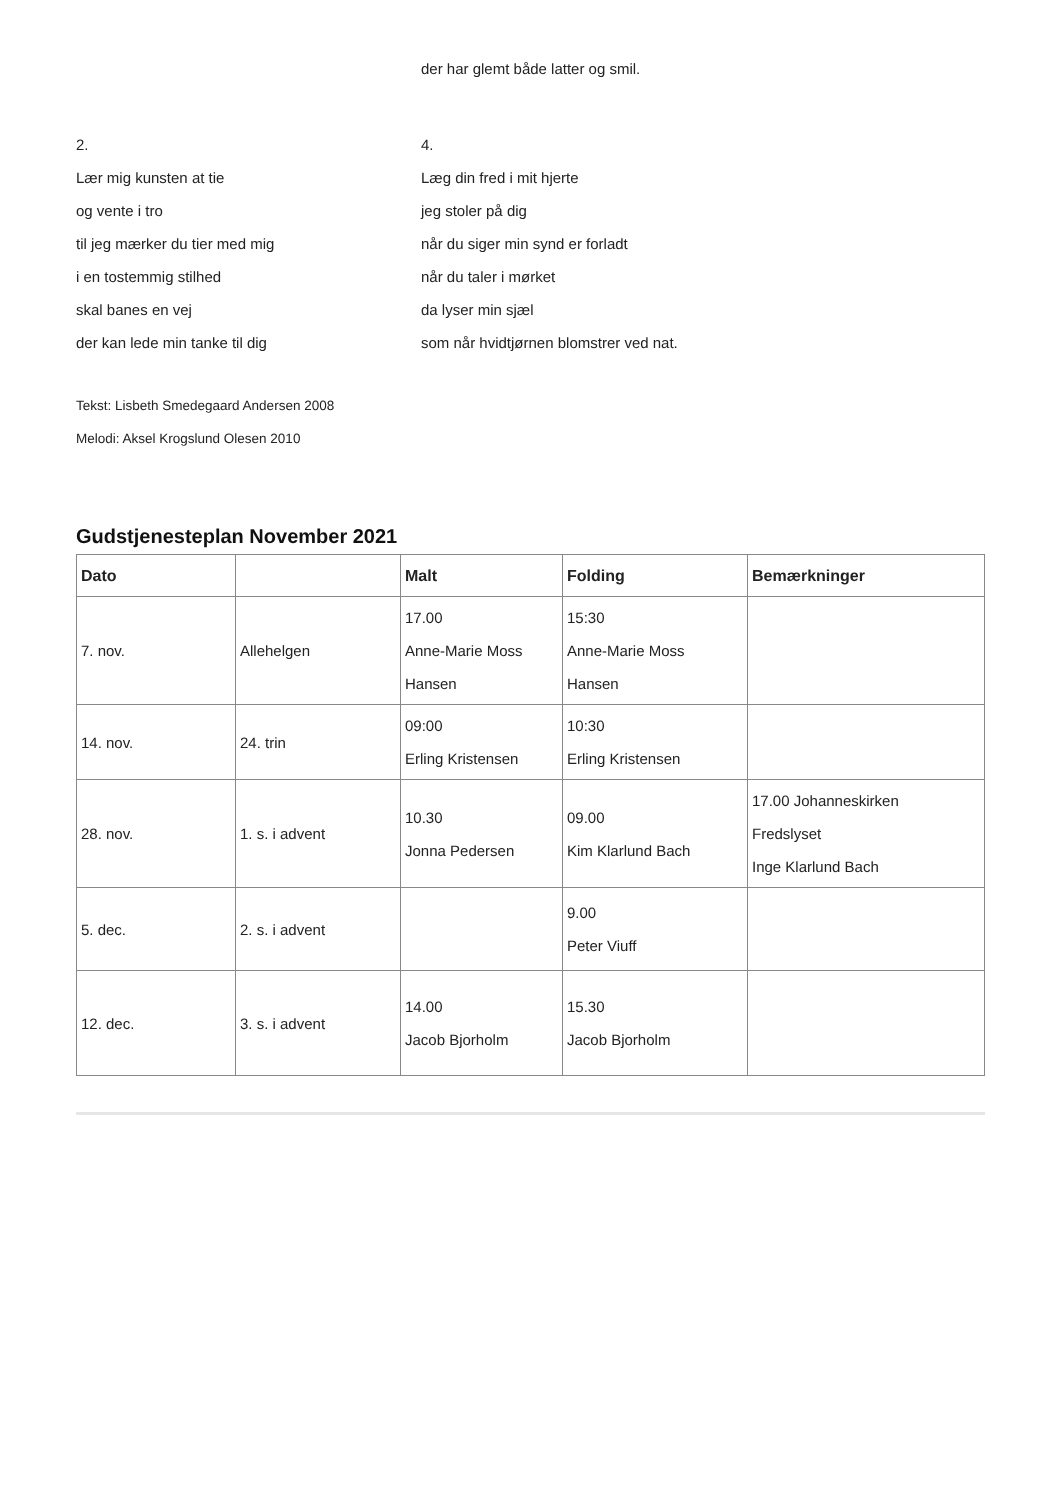der har glemt både latter og smil.
2.
Lær mig kunsten at tie
og vente i tro
til jeg mærker du tier med mig
i en tostemmig stilhed
skal banes en vej
der kan lede min tanke til dig
4.
Læg din fred i mit hjerte
jeg stoler på dig
når du siger min synd er forladt
når du taler i mørket
da lyser min sjæl
som når hvidtjørnen blomstrer ved nat.
Tekst: Lisbeth Smedegaard Andersen 2008
Melodi: Aksel Krogslund Olesen 2010
Gudstjenesteplan November 2021
| Dato | | Malt | Folding | Bemærkninger |
| --- | --- | --- | --- | --- |
| 7. nov. | Allehelgen | 17.00 Anne-Marie Moss Hansen | 15:30 Anne-Marie Moss Hansen | |
| 14. nov. | 24. trin | 09:00 Erling Kristensen | 10:30 Erling Kristensen | |
| 28. nov. | 1. s. i advent | 10.30 Jonna Pedersen | 09.00 Kim Klarlund Bach | 17.00 Johanneskirken Fredslyset Inge Klarlund Bach |
| 5. dec. | 2. s. i advent | | 9.00 Peter Viuff | |
| 12. dec. | 3. s. i advent | 14.00 Jacob Bjorholm | 15.30 Jacob Bjorholm | |